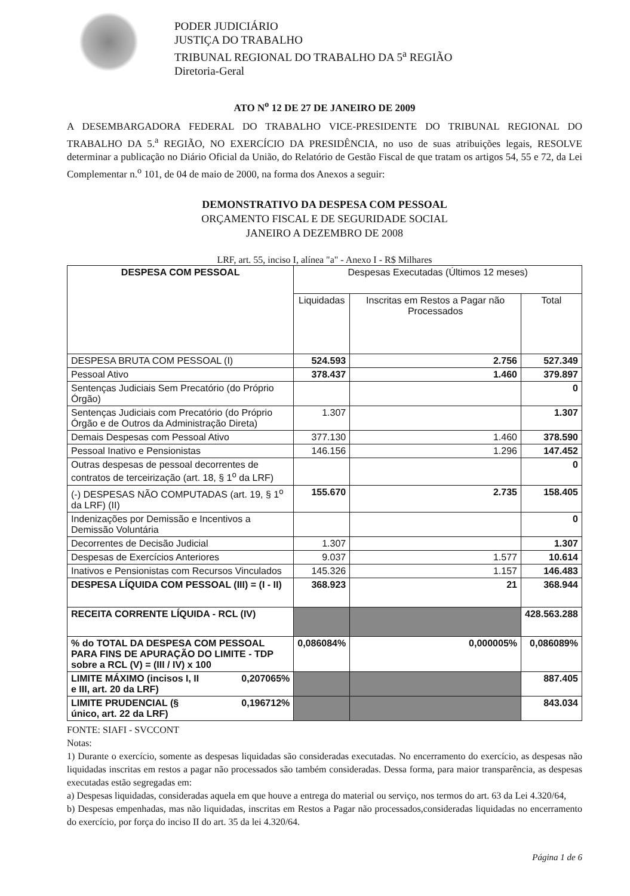PODER JUDICIÁRIO
JUSTIÇA DO TRABALHO
TRIBUNAL REGIONAL DO TRABALHO DA 5<sup>a</sup> REGIÃO
Diretoria-Geral
ATO N<sup>o</sup> 12 DE 27 DE JANEIRO DE 2009
A DESEMBARGADORA FEDERAL DO TRABALHO VICE-PRESIDENTE DO TRIBUNAL REGIONAL DO TRABALHO DA 5.<sup>a</sup> REGIÃO, NO EXERCÍCIO DA PRESIDÊNCIA, no uso de suas atribuições legais, RESOLVE determinar a publicação no Diário Oficial da União, do Relatório de Gestão Fiscal de que tratam os artigos 54, 55 e 72, da Lei Complementar n.<sup>o</sup> 101, de 04 de maio de 2000, na forma dos Anexos a seguir:
DEMONSTRATIVO DA DESPESA COM PESSOAL
ORÇAMENTO FISCAL E DE SEGURIDADE SOCIAL
JANEIRO A DEZEMBRO DE 2008
LRF, art. 55, inciso I, alínea "a" - Anexo I - R$ Milhares
| DESPESA COM PESSOAL | Despesas Executadas (Últimos 12 meses) | | |
| --- | --- | --- | --- |
| | Liquidadas | Inscritas em Restos a Pagar não Processados | Total |
| DESPESA BRUTA COM PESSOAL (I) | 524.593 | 2.756 | 527.349 |
| Pessoal Ativo | 378.437 | 1.460 | 379.897 |
| Sentenças Judiciais Sem Precatório (do Próprio Órgão) | | | 0 |
| Sentenças Judiciais com Precatório (do Próprio Órgão e de Outros da Administração Direta) | 1.307 | | 1.307 |
| Demais Despesas com Pessoal Ativo | 377.130 | 1.460 | 378.590 |
| Pessoal Inativo e Pensionistas | 146.156 | 1.296 | 147.452 |
| Outras despesas de pessoal decorrentes de contratos de terceirização (art. 18, § 1<sup>o</sup> da LRF) | | | 0 |
| (-) DESPESAS NÃO COMPUTADAS (art. 19, § 1<sup>o</sup> da LRF) (II) | 155.670 | 2.735 | 158.405 |
| Indenizações por Demissão e Incentivos a Demissão Voluntária | | | 0 |
| Decorrentes de Decisão Judicial | 1.307 | | 1.307 |
| Despesas de Exercícios Anteriores | 9.037 | 1.577 | 10.614 |
| Inativos e Pensionistas com Recursos Vinculados | 145.326 | 1.157 | 146.483 |
| DESPESA LÍQUIDA COM PESSOAL (III) = (I - II) | 368.923 | 21 | 368.944 |
| RECEITA CORRENTE LÍQUIDA - RCL (IV) | | | 428.563.288 |
| % do TOTAL DA DESPESA COM PESSOAL PARA FINS DE APURAÇÃO DO LIMITE - TDP sobre a RCL (V) = (III / IV) x 100 | 0,086084% | 0,000005% | 0,086089% |
| LIMITE MÁXIMO (incisos I, II e III, art. 20 da LRF) 0,207065% | | | 887.405 |
| LIMITE PRUDENCIAL (§ único, art. 22 da LRF) 0,196712% | | | 843.034 |
FONTE: SIAFI - SVCCONT
Notas:
1) Durante o exercício, somente as despesas liquidadas são consideradas executadas. No encerramento do exercício, as despesas não liquidadas inscritas em restos a pagar não processados são também consideradas. Dessa forma, para maior transparência, as despesas executadas estão segregadas em:
a) Despesas liquidadas, consideradas aquela em que houve a entrega do material ou serviço, nos termos do art. 63 da Lei 4.320/64,
b) Despesas empenhadas, mas não liquidadas, inscritas em Restos a Pagar não processados,consideradas liquidadas no encerramento do exercício, por força do inciso II do art. 35 da lei 4.320/64.
Página 1 de 6